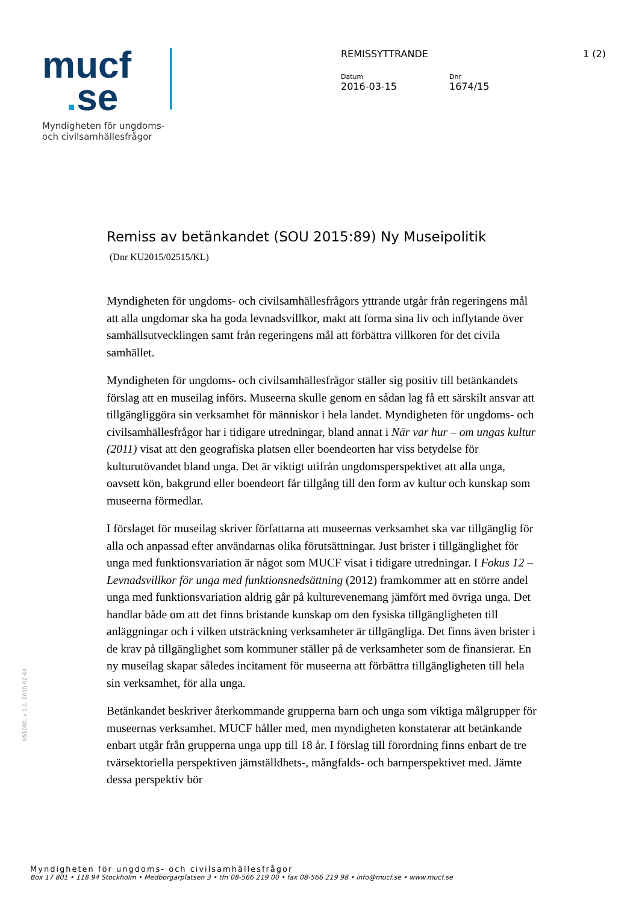mucf
. se
Myndigheten för ungdoms-
och civilsamhällesfrågor
REMISSYTTRANDE 1 (2)
Datum
2016-03-15
Dnr
1674/15
Remiss av betänkandet (SOU 2015:89) Ny Museipolitik
(Dnr KU2015/02515/KL)
Myndigheten för ungdoms- och civilsamhällesfrågors yttrande utgår från regeringens mål att alla ungdomar ska ha goda levnadsvillkor, makt att forma sina liv och inflytande över samhällsutvecklingen samt från regeringens mål att förbättra villkoren för det civila samhället.
Myndigheten för ungdoms- och civilsamhällesfrågor ställer sig positiv till betänkandets förslag att en museilag införs. Museerna skulle genom en sådan lag få ett särskilt ansvar att tillgängliggöra sin verksamhet för människor i hela landet. Myndigheten för ungdoms- och civilsamhällesfrågor har i tidigare utredningar, bland annat i När var hur – om ungas kultur (2011) visat att den geografiska platsen eller boendeorten har viss betydelse för kulturutövandet bland unga. Det är viktigt utifrån ungdomsperspektivet att alla unga, oavsett kön, bakgrund eller boendeort får tillgång till den form av kultur och kunskap som museerna förmedlar.
I förslaget för museilag skriver författarna att museernas verksamhet ska var tillgänglig för alla och anpassad efter användarnas olika förutsättningar. Just brister i tillgänglighet för unga med funktionsvariation är något som MUCF visat i tidigare utredningar. I Fokus 12 – Levnadsvillkor för unga med funktionsnedsättning (2012) framkommer att en större andel unga med funktionsvariation aldrig går på kulturevenemang jämfört med övriga unga. Det handlar både om att det finns bristande kunskap om den fysiska tillgängligheten till anläggningar och i vilken utsträckning verksamheter är tillgängliga. Det finns även brister i de krav på tillgänglighet som kommuner ställer på de verksamheter som de finansierar. En ny museilag skapar således incitament för museerna att förbättra tillgängligheten till hela sin verksamhet, för alla unga.
Betänkandet beskriver återkommande grupperna barn och unga som viktiga målgrupper för museernas verksamhet. MUCF håller med, men myndigheten konstaterar att betänkande enbart utgår från grupperna unga upp till 18 år. I förslag till förordning finns enbart de tre tvärsektoriella perspektiven jämställdhets-, mångfalds- och barnperspektivet med. Jämte dessa perspektiv bör
US1000, v 1.0, 2010-02-04
Myndigheten för ungdoms- och civilsamhällesfrågor
Box 17 801 • 118 94 Stockholm • Medborgarplatsen 3 • tfn 08-566 219 00 • fax 08-566 219 98 • info@mucf.se • www.mucf.se